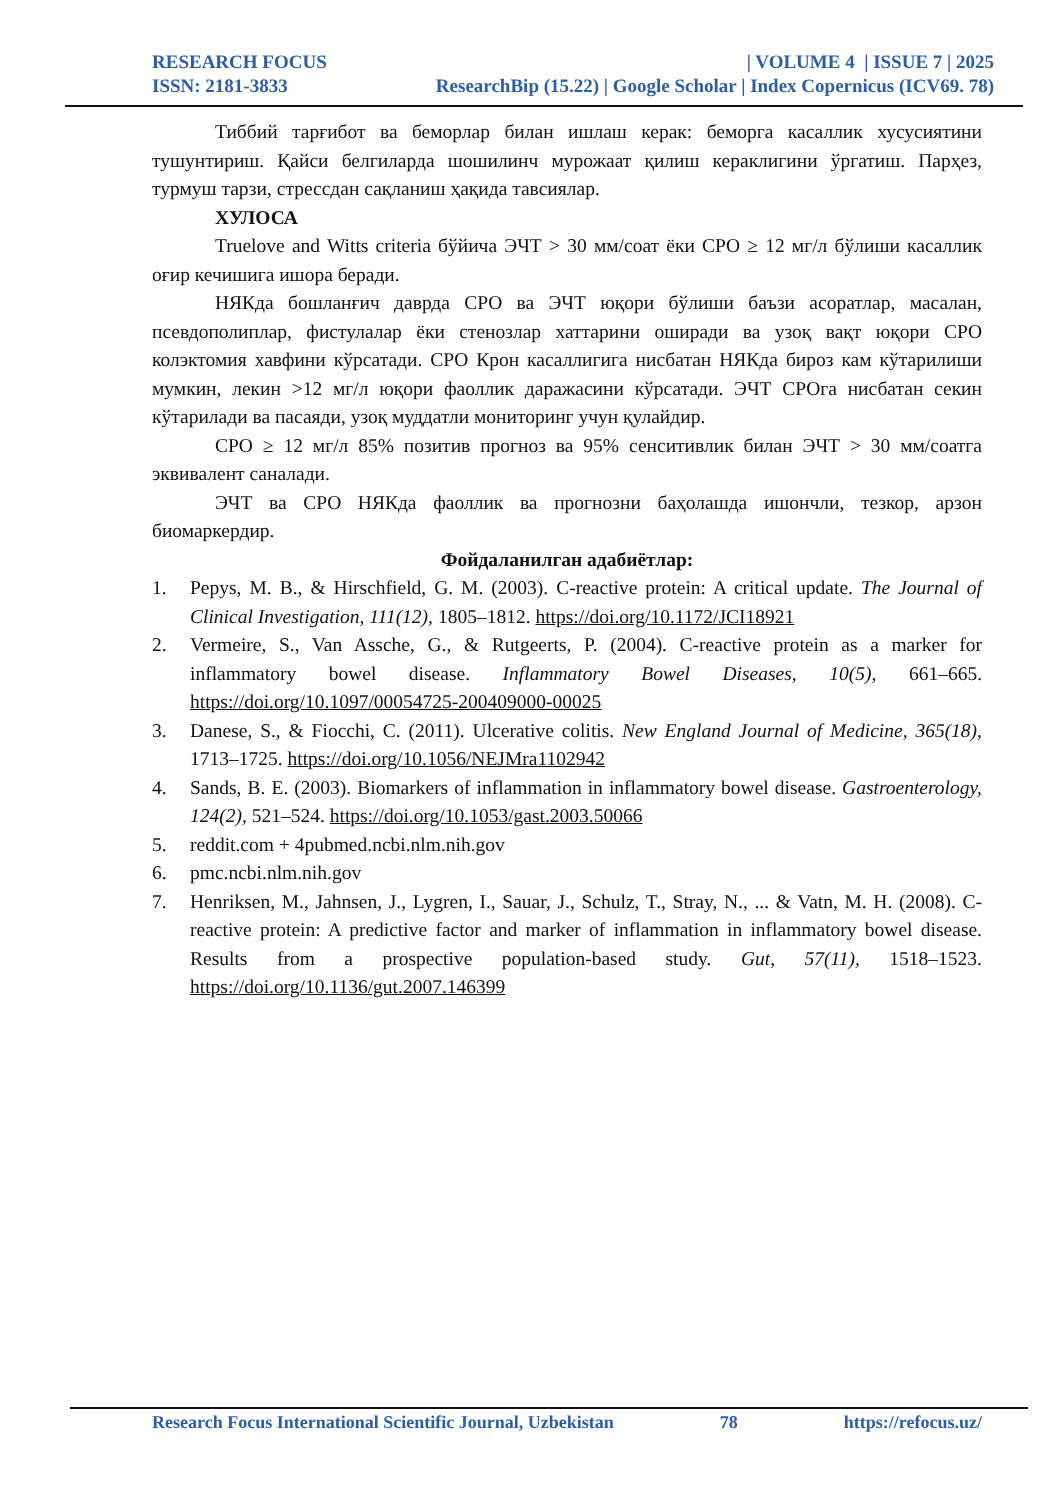RESEARCH FOCUS | VOLUME 4 | ISSUE 7 | 2025
ISSN: 2181-3833 ResearchBip (15.22) | Google Scholar | Index Copernicus (ICV69. 78)
Тиббий тарғибот ва беморлар билан ишлаш керак: беморга касаллик хусусиятини тушунтириш. Қайси белгиларда шошилинч мурожаат қилиш кераклигини ўргатиш. Парҳез, турмуш тарзи, стрессдан сақланиш ҳақида тавсиялар.
ХУЛОСА
Truelove and Witts criteria бўйича ЭЧТ > 30 мм/соат ёки CPO ≥ 12 мг/л бўлиши касаллик оғир кечишига ишора беради.
НЯКда бошланғич даврда CPO ва ЭЧТ юқори бўлиши баъзи асоратлар, масалан, псевдополиплар, фистулалар ёки стенозлар хаттарини оширади ва узоқ вақт юқори CPO колэктомия хавфини кўрсатади. CPO Крон касаллигига нисбатан НЯКда бироз кам кўтарилиши мумкин, лекин >12 мг/л юқори фаоллик даражасини кўрсатади. ЭЧТ CPOга нисбатан секин кўтарилади ва пасаяди, узоқ муддатли мониторинг учун қулайдир.
CPO ≥ 12 мг/л 85% позитив прогноз ва 95% сенситивлик билан ЭЧТ > 30 мм/соатга эквивалент саналади.
ЭЧТ ва CPO НЯКда фаоллик ва прогнозни баҳолашда ишончли, тезкор, арзон биомаркердир.
Фойдаланилган адабиётлар:
1. Pepys, M. B., & Hirschfield, G. M. (2003). C-reactive protein: A critical update. The Journal of Clinical Investigation, 111(12), 1805–1812. https://doi.org/10.1172/JCI18921
2. Vermeire, S., Van Assche, G., & Rutgeerts, P. (2004). C-reactive protein as a marker for inflammatory bowel disease. Inflammatory Bowel Diseases, 10(5), 661–665. https://doi.org/10.1097/00054725-200409000-00025
3. Danese, S., & Fiocchi, C. (2011). Ulcerative colitis. New England Journal of Medicine, 365(18), 1713–1725. https://doi.org/10.1056/NEJMra1102942
4. Sands, B. E. (2003). Biomarkers of inflammation in inflammatory bowel disease. Gastroenterology, 124(2), 521–524. https://doi.org/10.1053/gast.2003.50066
5. reddit.com + 4pubmed.ncbi.nlm.nih.gov
6. pmc.ncbi.nlm.nih.gov
7. Henriksen, M., Jahnsen, J., Lygren, I., Sauar, J., Schulz, T., Stray, N., ... & Vatn, M. H. (2008). C-reactive protein: A predictive factor and marker of inflammation in inflammatory bowel disease. Results from a prospective population-based study. Gut, 57(11), 1518–1523. https://doi.org/10.1136/gut.2007.146399
Research Focus International Scientific Journal, Uzbekistan 78 https://refocus.uz/